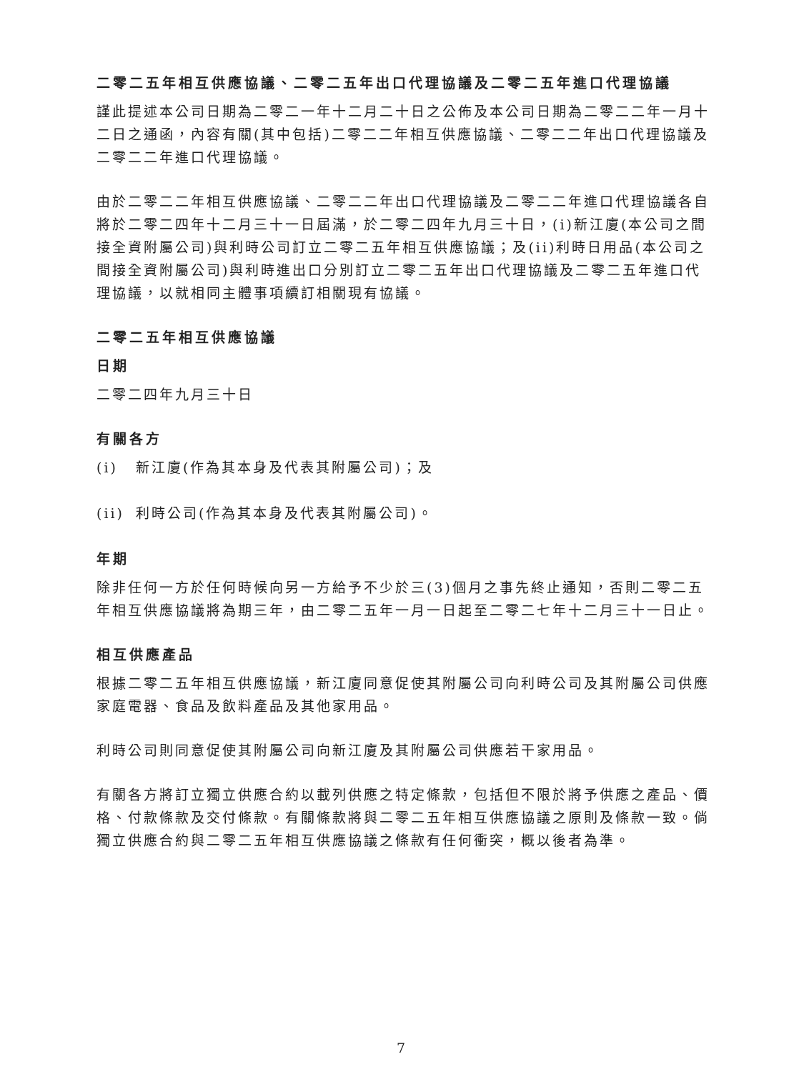二零二五年相互供應協議、二零二五年出口代理協議及二零二五年進口代理協議
謹此提述本公司日期為二零二一年十二月二十日之公佈及本公司日期為二零二二年一月十二日之通函，內容有關(其中包括)二零二二年相互供應協議、二零二二年出口代理協議及二零二二年進口代理協議。
由於二零二二年相互供應協議、二零二二年出口代理協議及二零二二年進口代理協議各自將於二零二四年十二月三十一日屆滿，於二零二四年九月三十日，(i)新江廈(本公司之間接全資附屬公司)與利時公司訂立二零二五年相互供應協議；及(ii)利時日用品(本公司之間接全資附屬公司)與利時進出口分別訂立二零二五年出口代理協議及二零二五年進口代理協議，以就相同主體事項續訂相關現有協議。
二零二五年相互供應協議
日期
二零二四年九月三十日
有關各方
(i) 新江廈(作為其本身及代表其附屬公司)；及
(ii) 利時公司(作為其本身及代表其附屬公司)。
年期
除非任何一方於任何時候向另一方給予不少於三(3)個月之事先終止通知，否則二零二五年相互供應協議將為期三年，由二零二五年一月一日起至二零二七年十二月三十一日止。
相互供應產品
根據二零二五年相互供應協議，新江廈同意促使其附屬公司向利時公司及其附屬公司供應家庭電器、食品及飲料產品及其他家用品。
利時公司則同意促使其附屬公司向新江廈及其附屬公司供應若干家用品。
有關各方將訂立獨立供應合約以載列供應之特定條款，包括但不限於將予供應之產品、價格、付款條款及交付條款。有關條款將與二零二五年相互供應協議之原則及條款一致。倘獨立供應合約與二零二五年相互供應協議之條款有任何衝突，概以後者為準。
7